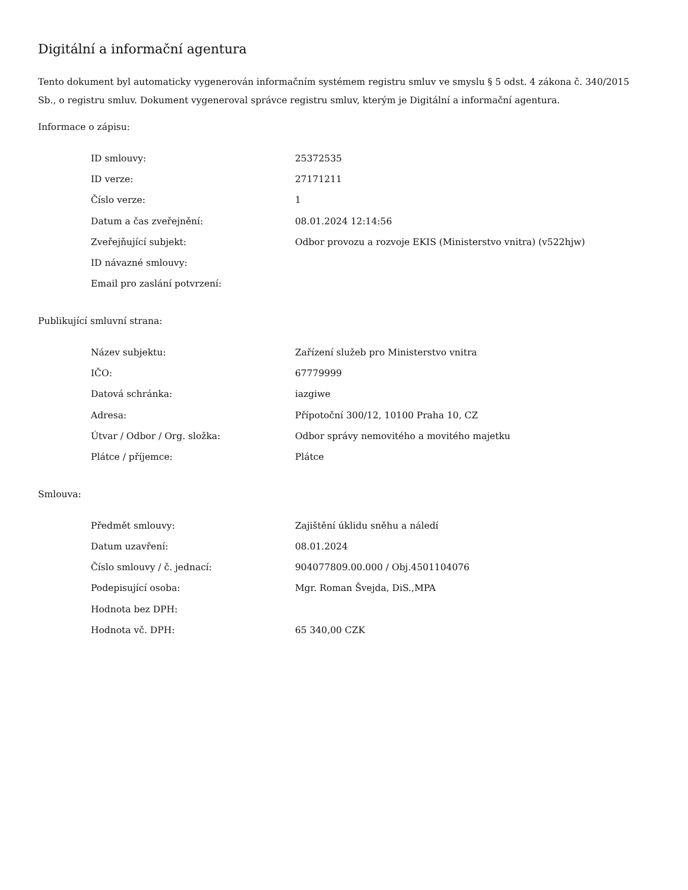Digitální a informační agentura
Tento dokument byl automaticky vygenerován informačním systémem registru smluv ve smyslu § 5 odst. 4 zákona č. 340/2015 Sb., o registru smluv. Dokument vygeneroval správce registru smluv, kterým je Digitální a informační agentura.
Informace o zápisu:
| ID smlouvy: | 25372535 |
| ID verze: | 27171211 |
| Číslo verze: | 1 |
| Datum a čas zveřejnění: | 08.01.2024 12:14:56 |
| Zveřejňující subjekt: | Odbor provozu a rozvoje EKIS (Ministerstvo vnitra) (v522hjw) |
| ID návazné smlouvy: | |
| Email pro zaslání potvrzení: | |
Publikující smluvní strana:
| Název subjektu: | Zařízení služeb pro Ministerstvo vnitra |
| IČO: | 67779999 |
| Datová schránka: | iazgiwe |
| Adresa: | Přípotoční 300/12, 10100 Praha 10, CZ |
| Útvar / Odbor / Org. složka: | Odbor správy nemovitého a movitého majetku |
| Plátce / příjemce: | Plátce |
Smlouva:
| Předmět smlouvy: | Zajištění úklidu sněhu a náledí |
| Datum uzavření: | 08.01.2024 |
| Číslo smlouvy / č. jednací: | 904077809.00.000 / Obj.4501104076 |
| Podepisující osoba: | Mgr. Roman Švejda, DiS.,MPA |
| Hodnota bez DPH: | |
| Hodnota vč. DPH: | 65 340,00 CZK |